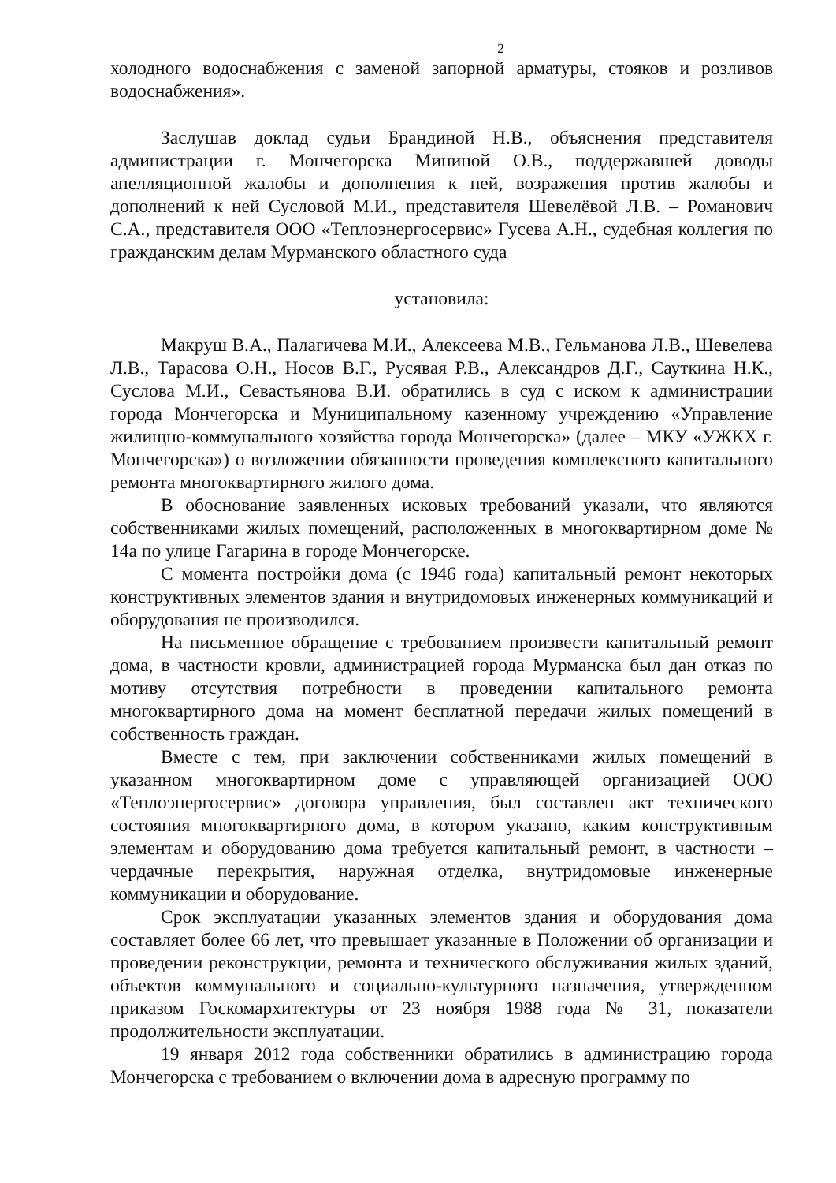2
холодного водоснабжения с заменой запорной арматуры, стояков и розливов водоснабжения».
Заслушав доклад судьи Брандиной Н.В., объяснения представителя администрации г. Мончегорска Мининой О.В., поддержавшей доводы апелляционной жалобы и дополнения к ней, возражения против жалобы и дополнений к ней Сусловой М.И., представителя Шевелёвой Л.В. – Романович С.А., представителя ООО «Теплоэнергосервис» Гусева А.Н., судебная коллегия по гражданским делам Мурманского областного суда
установила:
Макруш В.А., Палагичева М.И., Алексеева М.В., Гельманова Л.В., Шевелева Л.В., Тарасова О.Н., Носов В.Г., Русявая Р.В., Александров Д.Г., Сауткина Н.К., Суслова М.И., Севастьянова В.И. обратились в суд с иском к администрации города Мончегорска и Муниципальному казенному учреждению «Управление жилищно-коммунального хозяйства города Мончегорска» (далее – МКУ «УЖКХ г. Мончегорска») о возложении обязанности проведения комплексного капитального ремонта многоквартирного жилого дома.
В обоснование заявленных исковых требований указали, что являются собственниками жилых помещений, расположенных в многоквартирном доме № 14а по улице Гагарина в городе Мончегорске.
С момента постройки дома (с 1946 года) капитальный ремонт некоторых конструктивных элементов здания и внутридомовых инженерных коммуникаций и оборудования не производился.
На письменное обращение с требованием произвести капитальный ремонт дома, в частности кровли, администрацией города Мурманска был дан отказ по мотиву отсутствия потребности в проведении капитального ремонта многоквартирного дома на момент бесплатной передачи жилых помещений в собственность граждан.
Вместе с тем, при заключении собственниками жилых помещений в указанном многоквартирном доме с управляющей организацией ООО «Теплоэнергосервис» договора управления, был составлен акт технического состояния многоквартирного дома, в котором указано, каким конструктивным элементам и оборудованию дома требуется капитальный ремонт, в частности – чердачные перекрытия, наружная отделка, внутридомовые инженерные коммуникации и оборудование.
Срок эксплуатации указанных элементов здания и оборудования дома составляет более 66 лет, что превышает указанные в Положении об организации и проведении реконструкции, ремонта и технического обслуживания жилых зданий, объектов коммунального и социально-культурного назначения, утвержденном приказом Госкомархитектуры от 23 ноября 1988 года № 31, показатели продолжительности эксплуатации.
19 января 2012 года собственники обратились в администрацию города Мончегорска с требованием о включении дома в адресную программу по